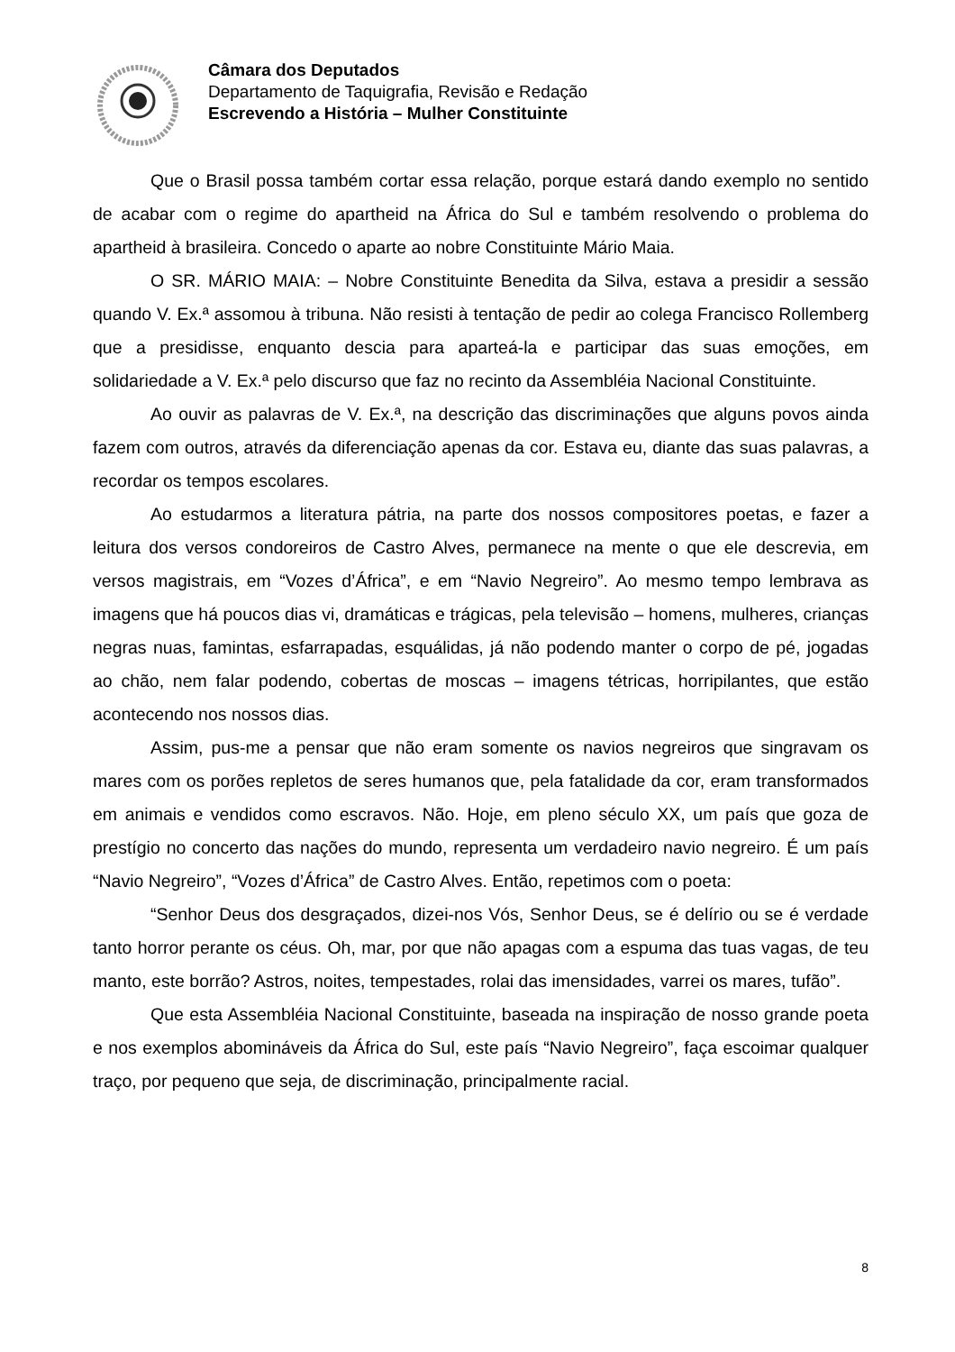Câmara dos Deputados
Departamento de Taquigrafia, Revisão e Redação
Escrevendo a História – Mulher Constituinte
Que o Brasil possa também cortar essa relação, porque estará dando exemplo no sentido de acabar com o regime do apartheid na África do Sul e também resolvendo o problema do apartheid à brasileira. Concedo o aparte ao nobre Constituinte Mário Maia.
O SR. MÁRIO MAIA: – Nobre Constituinte Benedita da Silva, estava a presidir a sessão quando V. Ex.ª assomou à tribuna. Não resisti à tentação de pedir ao colega Francisco Rollemberg que a presidisse, enquanto descia para aparteá-la e participar das suas emoções, em solidariedade a V. Ex.ª pelo discurso que faz no recinto da Assembléia Nacional Constituinte.
Ao ouvir as palavras de V. Ex.ª, na descrição das discriminações que alguns povos ainda fazem com outros, através da diferenciação apenas da cor. Estava eu, diante das suas palavras, a recordar os tempos escolares.
Ao estudarmos a literatura pátria, na parte dos nossos compositores poetas, e fazer a leitura dos versos condoreiros de Castro Alves, permanece na mente o que ele descrevia, em versos magistrais, em “Vozes d’África”, e em “Navio Negreiro”. Ao mesmo tempo lembrava as imagens que há poucos dias vi, dramáticas e trágicas, pela televisão – homens, mulheres, crianças negras nuas, famintas, esfarrapadas, esquálidas, já não podendo manter o corpo de pé, jogadas ao chão, nem falar podendo, cobertas de moscas – imagens tétricas, horripilantes, que estão acontecendo nos nossos dias.
Assim, pus-me a pensar que não eram somente os navios negreiros que singravam os mares com os porões repletos de seres humanos que, pela fatalidade da cor, eram transformados em animais e vendidos como escravos. Não. Hoje, em pleno século XX, um país que goza de prestígio no concerto das nações do mundo, representa um verdadeiro navio negreiro. É um país “Navio Negreiro”, “Vozes d’África” de Castro Alves. Então, repetimos com o poeta:
“Senhor Deus dos desgraçados, dizei-nos Vós, Senhor Deus, se é delírio ou se é verdade tanto horror perante os céus. Oh, mar, por que não apagas com a espuma das tuas vagas, de teu manto, este borrão? Astros, noites, tempestades, rolai das imensidades, varrei os mares, tufão”.
Que esta Assembléia Nacional Constituinte, baseada na inspiração de nosso grande poeta e nos exemplos abomináveis da África do Sul, este país “Navio Negreiro”, faça escoimar qualquer traço, por pequeno que seja, de discriminação, principalmente racial.
8